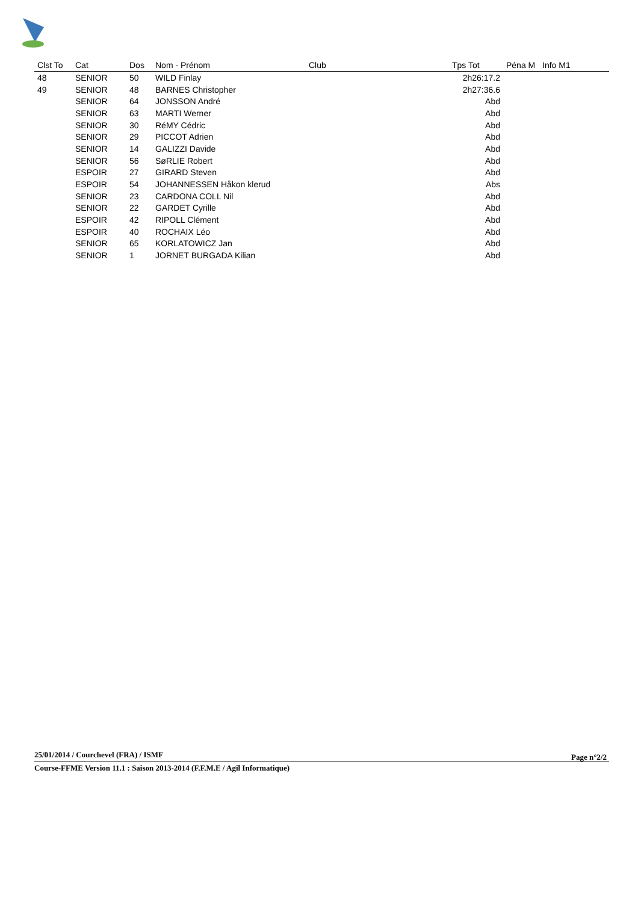| Clst To | Cat | Dos | Nom - Prénom | Club | Tps Tot | Péna M | Info M1 |
| --- | --- | --- | --- | --- | --- | --- | --- |
| 48 | SENIOR | 50 | WILD Finlay | | 2h26:17.2 | | |
| 49 | SENIOR | 48 | BARNES Christopher | | 2h27:36.6 | | |
| | SENIOR | 64 | JONSSON André | | Abd | | |
| | SENIOR | 63 | MARTI Werner | | Abd | | |
| | SENIOR | 30 | RéMY Cédric | | Abd | | |
| | SENIOR | 29 | PICCOT Adrien | | Abd | | |
| | SENIOR | 14 | GALIZZI Davide | | Abd | | |
| | SENIOR | 56 | SøRLIE Robert | | Abd | | |
| | ESPOIR | 27 | GIRARD Steven | | Abd | | |
| | ESPOIR | 54 | JOHANNESSEN Håkon klerud | | Abs | | |
| | SENIOR | 23 | CARDONA COLL Nil | | Abd | | |
| | SENIOR | 22 | GARDET Cyrille | | Abd | | |
| | ESPOIR | 42 | RIPOLL Clément | | Abd | | |
| | ESPOIR | 40 | ROCHAIX Léo | | Abd | | |
| | SENIOR | 65 | KORLATOWICZ Jan | | Abd | | |
| | SENIOR | 1 | JORNET BURGADA Kilian | | Abd | | |
25/01/2014 / Courchevel (FRA) / ISMF
Page n°2/2
Course-FFME Version 11.1 : Saison 2013-2014 (F.F.M.E / Agil Informatique)